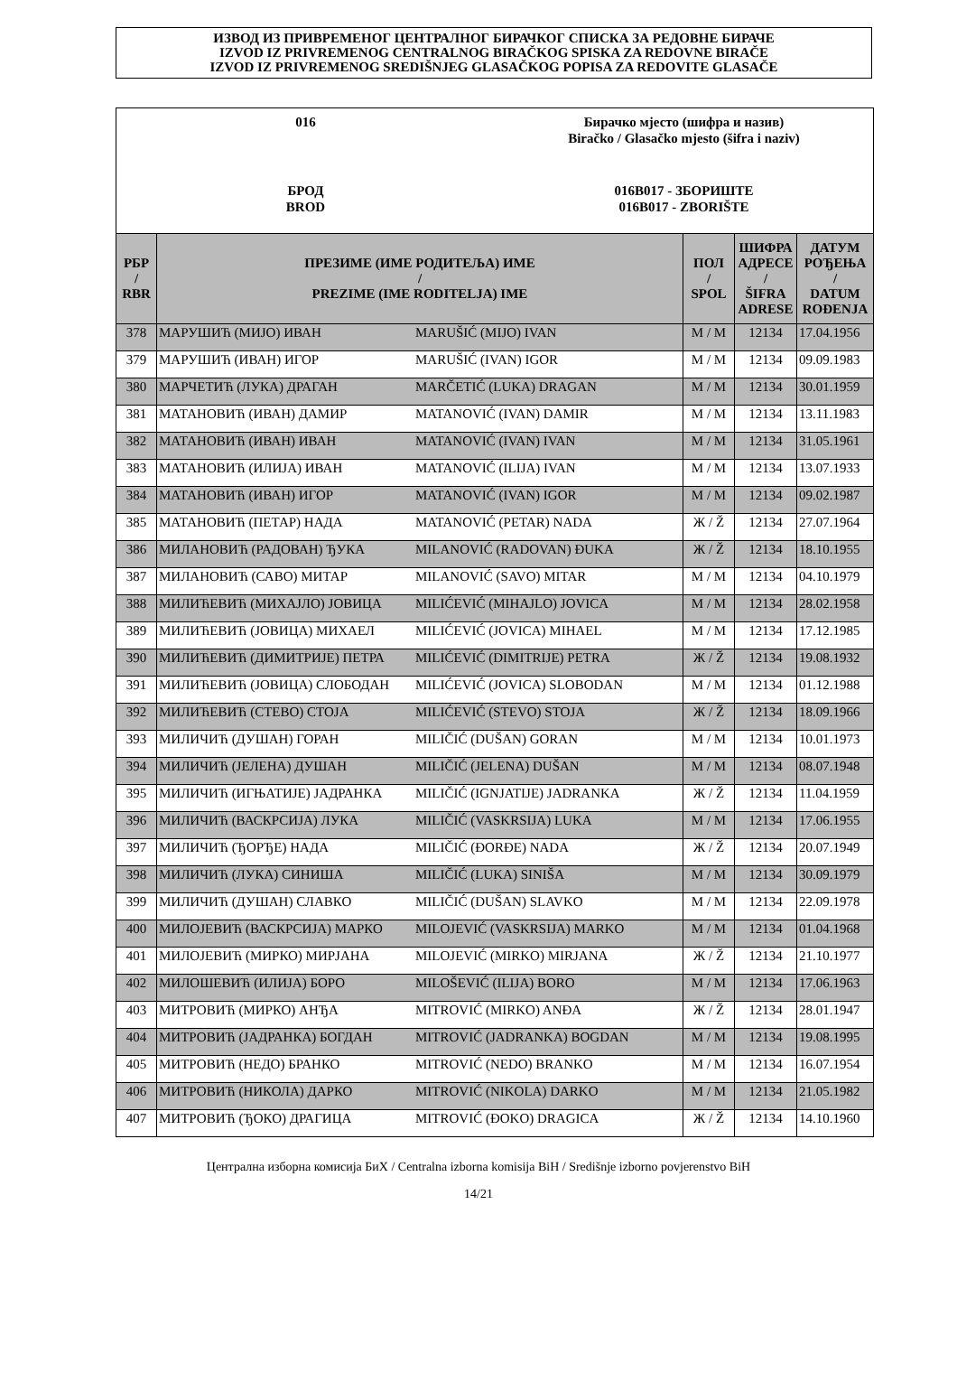ИЗВОД ИЗ ПРИВРЕМЕНОГ ЦЕНТРАЛНОГ БИРАЧКОГ СПИСКА ЗА РЕДОВНЕ БИРАЧЕ
IZVOD IZ PRIVREMENOG CENTRALNOG BIRAČKOG SPISKA ZA REDOVNE BIRAČE
IZVOD IZ PRIVREMENOG SREDIŠNJEG GLASAČKOG POPISA ZA REDOVITE GLASAČE
016
Бирачко мјесто (шифра и назив)
Biračko / Glasačko mjesto (šifra i naziv)
БРОД
BROD
016B017 - ЗБОРИШТЕ
016B017 - ZBORIŠTE
| РБР / RBR | ПРЕЗИМЕ (ИМЕ РОДИТЕЉА) ИМЕ / PREZIME (IME RODITELJA) IME | | ПОЛ / SPOL | ШИФРА АДРЕСЕ / ŠIFRA ADRESE | ДАТУМ РОЂЕЊА / DATUM ROĐENJA |
| --- | --- | --- | --- | --- | --- |
| 378 | МАРУШИЋ (МИЈО) ИВАН | MARUŠIĆ (MIJO) IVAN | М / M | 12134 | 17.04.1956 |
| 379 | МАРУШИЋ (ИВАН) ИГОР | MARUŠIĆ (IVAN) IGOR | М / M | 12134 | 09.09.1983 |
| 380 | МАРЧЕТИЋ (ЛУКА) ДРАГАН | MARČETIĆ (LUKA) DRAGAN | М / M | 12134 | 30.01.1959 |
| 381 | МАТАНОВИЋ (ИВАН) ДАМИР | MATANOVIĆ (IVAN) DAMIR | М / M | 12134 | 13.11.1983 |
| 382 | МАТАНОВИЋ (ИВАН) ИВАН | MATANOVIĆ (IVAN) IVAN | М / M | 12134 | 31.05.1961 |
| 383 | МАТАНОВИЋ (ИЛИЈА) ИВАН | MATANOVIĆ (ILIJA) IVAN | М / M | 12134 | 13.07.1933 |
| 384 | МАТАНОВИЋ (ИВАН) ИГОР | MATANOVIĆ (IVAN) IGOR | М / M | 12134 | 09.02.1987 |
| 385 | МАТАНОВИЋ (ПЕТАР) НАДА | MATANOVIĆ (PETAR) NADA | Ж / Ž | 12134 | 27.07.1964 |
| 386 | МИЛАНОВИЋ (РАДОВАН) ЂУКА | MILANOVIĆ (RADOVAN) ĐUKA | Ж / Ž | 12134 | 18.10.1955 |
| 387 | МИЛАНОВИЋ (САВО) МИТАР | MILANOVIĆ (SAVO) MITAR | М / M | 12134 | 04.10.1979 |
| 388 | МИЛИЋЕВИЋ (МИХАЈЛО) ЈОВИЦА | MILIĆEVIĆ (MIHAJLO) JOVICA | М / M | 12134 | 28.02.1958 |
| 389 | МИЛИЋЕВИЋ (ЈОВИЦА) МИХАЕЛ | MILIĆEVIĆ (JOVICA) MIHAEL | М / M | 12134 | 17.12.1985 |
| 390 | МИЛИЋЕВИЋ (ДИМИТРИЈЕ) ПЕТРА | MILIĆEVIĆ (DIMITRIJE) PETRA | Ж / Ž | 12134 | 19.08.1932 |
| 391 | МИЛИЋЕВИЋ (ЈОВИЦА) СЛОБОДАН | MILIĆEVIĆ (JOVICA) SLOBODAN | М / M | 12134 | 01.12.1988 |
| 392 | МИЛИЋЕВИЋ (СТЕВО) СТОЈА | MILIĆEVIĆ (STEVO) STOJA | Ж / Ž | 12134 | 18.09.1966 |
| 393 | МИЛИЧИЋ (ДУШАН) ГОРАН | MILIČIĆ (DUŠAN) GORAN | М / M | 12134 | 10.01.1973 |
| 394 | МИЛИЧИЋ (ЈЕЛЕНА) ДУШАН | MILIČIĆ (JELENA) DUŠAN | М / M | 12134 | 08.07.1948 |
| 395 | МИЛИЧИЋ (ИГЊАТИЈЕ) ЈАДРАНКА | MILIČIĆ (IGNJATIJE) JADRANKA | Ж / Ž | 12134 | 11.04.1959 |
| 396 | МИЛИЧИЋ (ВАСКРСИЈА) ЛУКА | MILIČIĆ (VASKRSIJA) LUKA | М / M | 12134 | 17.06.1955 |
| 397 | МИЛИЧИЋ (ЂОРЂЕ) НАДА | MILIČIĆ (ĐORĐE) NADA | Ж / Ž | 12134 | 20.07.1949 |
| 398 | МИЛИЧИЋ (ЛУКА) СИНИША | MILIČIĆ (LUKA) SINIŠA | М / M | 12134 | 30.09.1979 |
| 399 | МИЛИЧИЋ (ДУШАН) СЛАВКО | MILIČIĆ (DUŠAN) SLAVKO | М / M | 12134 | 22.09.1978 |
| 400 | МИЛОЈЕВИЋ (ВАСКРСИЈА) МАРКО | MILOJEVIĆ (VASKRSIJA) MARKO | М / M | 12134 | 01.04.1968 |
| 401 | МИЛОЈЕВИЋ (МИРКО) МИРЈАНА | MILOJEVIĆ (MIRKO) MIRJANA | Ж / Ž | 12134 | 21.10.1977 |
| 402 | МИЛОШЕВИЋ (ИЛИЈА) БОРО | MILOŠEVIĆ (ILIJA) BORO | М / M | 12134 | 17.06.1963 |
| 403 | МИТРОВИЋ (МИРКО) АНЂА | MITROVIĆ (MIRKO) ANĐA | Ж / Ž | 12134 | 28.01.1947 |
| 404 | МИТРОВИЋ (ЈАДРАНКА) БОГДАН | MITROVIĆ (JADRANKA) BOGDAN | М / M | 12134 | 19.08.1995 |
| 405 | МИТРОВИЋ (НЕДО) БРАНКО | MITROVIĆ (NEDO) BRANKO | М / M | 12134 | 16.07.1954 |
| 406 | МИТРОВИЋ (НИКОЛА) ДАРКО | MITROVIĆ (NIKOLA) DARKO | М / M | 12134 | 21.05.1982 |
| 407 | МИТРОВИЋ (ЂОКО) ДРАГИЦА | MITROVIĆ (ĐOKO) DRAGICA | Ж / Ž | 12134 | 14.10.1960 |
Централна изборна комисија БиХ / Centralna izborna komisija BiH / Središnje izborno povjerenstvo BiH
14/21